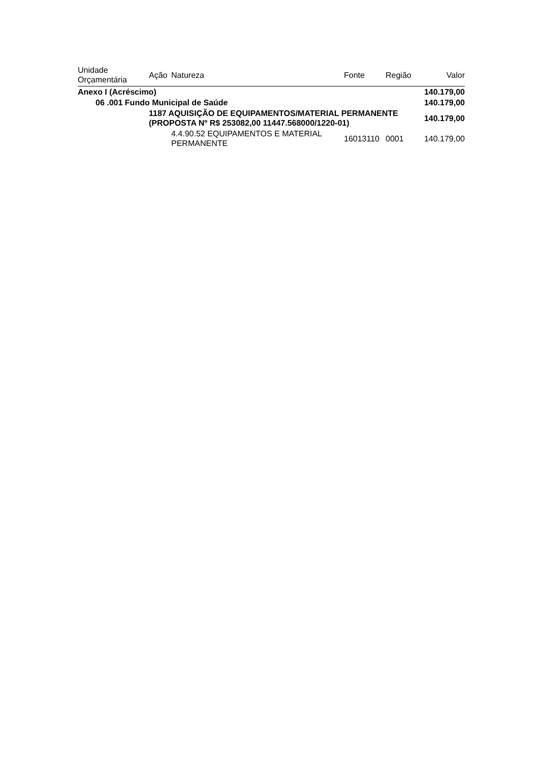| Unidade Orçamentária | Ação | Natureza | Fonte | Região | Valor |
| --- | --- | --- | --- | --- | --- |
| Anexo I (Acréscimo) | | | | | 140.179,00 |
| 06 .001 Fundo Municipal de Saúde | | | | | 140.179,00 |
| | 1187 AQUISIÇÃO DE EQUIPAMENTOS/MATERIAL PERMANENTE (PROPOSTA Nº R$ 253082,00 11447.568000/1220-01) | | | | 140.179,00 |
| | | 4.4.90.52 EQUIPAMENTOS E MATERIAL PERMANENTE | 16013110 | 0001 | 140.179,00 |